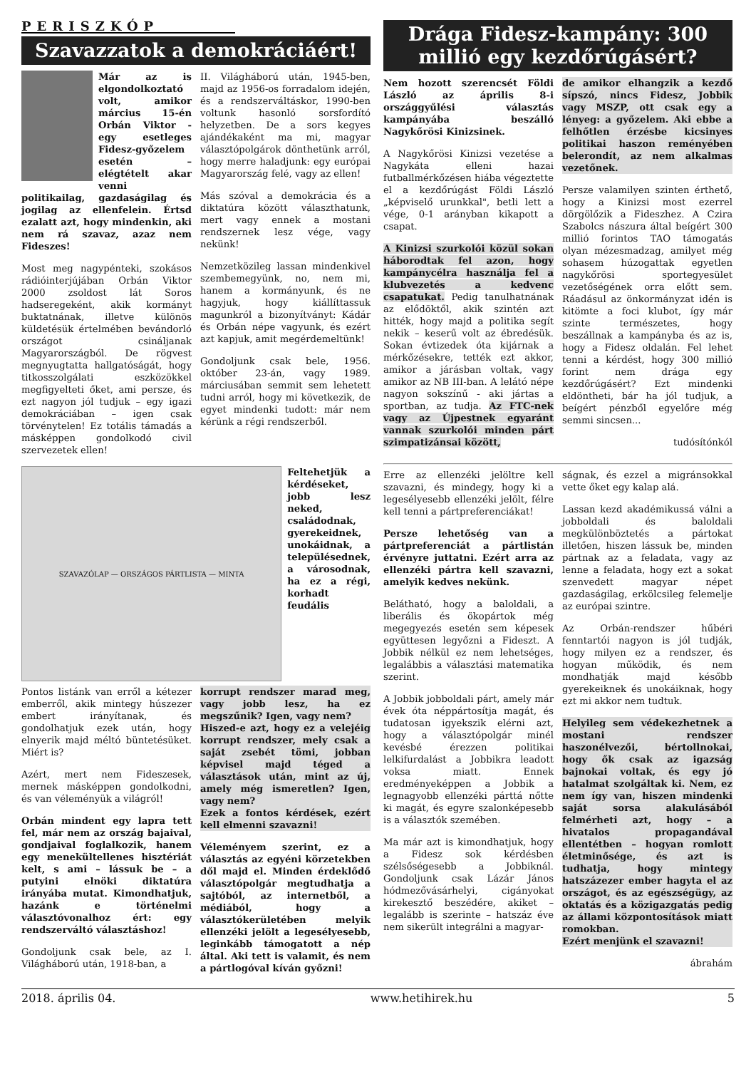PERISZKÓP
Szavazzatok a demokráciáért!
Már az is elgondolkoztató volt, amikor március 15-én Orbán Viktor - egy esetleges Fidesz-győzelem esetén – elégtételt akar venni politikailag, gazdaságilag és jogilag az ellenfelein. Értsd ezalatt azt, hogy mindenkin, aki nem rá szavaz, azaz nem Fideszes!
Most meg nagypénteki, szokásos rádióinterjújában Orbán Viktor 2000 zsoldost lát Soros hadseregeként, akik kormányt buktatnának, illetve különös küldetésük értelmében bevándorló országot csináljanak Magyarországból. De rögvest megnyugtatta hallgatóságát, hogy titkosszolgálati eszközökkel megfigyelteti őket, ami persze, és ezt nagyon jól tudjuk – egy igazi demokráciában – igen csak törvénytelen! Ez totális támadás a másképpen gondolkodó civil szervezetek ellen!
II. Világháború után, 1945-ben, majd az 1956-os forradalom idején, és a rendszerváltáskor, 1990-ben voltunk hasonló sorsfordító helyzetben. De a sors kegyes ajándékaként ma mi, magyar választópolgárok dönthetünk arról, hogy merre haladjunk: egy európai Magyarország felé, vagy az ellen!
Más szóval a demokrácia és a diktatúra között választhatunk, mert vagy ennek a mostani rendszernek lesz vége, vagy nekünk!
Nemzetközileg lassan mindenkivel szembemegyünk, no, nem mi, hanem a kormányunk, és ne hagyjuk, hogy kiállíttassuk magunkról a bizonyítványt: Kádár és Orbán népe vagyunk, és ezért azt kapjuk, amit megérdemeltünk!
Gondoljunk csak bele, 1956. október 23-án, vagy 1989. márciusában semmit sem lehetett tudni arról, hogy mi következik, de egyet mindenki tudott: már nem kérünk a régi rendszerből.
SZAVAZÓLAP — ORSZÁGOS PÁRTLISTA — MINTA
Feltehetjük a kérdéseket, jobb lesz neked, családodnak, gyerekeidnek, unokáidnak, a településednek, a városodnak, ha ez a régi, korhadt feudális
Pontos listánk van erről a kétezer emberről, akik mintegy húszezer embert irányítanak, és gondolhatjuk ezek után, hogy elnyerik majd méltó büntetésüket. Miért is?
Azért, mert nem Fideszesek, mernek másképpen gondolkodni, és van véleményük a világról!
Orbán mindent egy lapra tett fel, már nem az ország bajaival, gondjaival foglalkozik, hanem egy menekültellenes hisztériát kelt, s ami – lássuk be – a putyini elnöki diktatúra irányába mutat. Kimondhatjuk, hazánk e történelmi választóvonalhoz ért: egy rendszerváltó választáshoz!
Gondoljunk csak bele, az I. Világháború után, 1918-ban, a
korrupt rendszer marad meg, vagy jobb lesz, ha ez megszűnik? Igen, vagy nem?
Hiszed-e azt, hogy ez a velejéig korrupt rendszer, mely csak a saját zsebét tömi, jobban képvisel majd téged a választások után, mint az új, amely még ismeretlen? Igen, vagy nem?
Ezek a fontos kérdések, ezért kell elmenni szavazni!
Véleményem szerint, ez a választás az egyéni körzetekben dől majd el. Minden érdeklődő választópolgár megtudhatja a sajtóból, az internetből, a médiából, hogy a választókerületében melyik ellenzéki jelölt a legesélyesebb, leginkább támogatott a nép által. Aki tett is valamit, és nem a pártlogóval kíván győzni!
Drága Fidesz-kampány: 300 millió egy kezdőrúgásért?
Nem hozott szerencsét Földi László az április 8-i országgyűlési választás kampányába beszálló Nagykőrösi Kinizsinek.
A Nagykőrösi Kinizsi vezetése a Nagykáta elleni hazai futballmérkőzésen hiába végeztette el a kezdőrúgást Földi László „képviselő urunkkal", betli lett a vége, 0-1 arányban kikapott a csapat.
A Kinizsi szurkolói közül sokan háborodtak fel azon, hogy kampánycélra használja fel a klubvezetés a kedvenc csapatukat. Pedig tanulhatnának az elődöktől, akik szintén azt hitték, hogy majd a politika segít nekik – keserű volt az ébredésük. Sokan évtizedek óta kijárnak a mérkőzésekre, tették ezt akkor, amikor a járásban voltak, vagy amikor az NB III-ban. A lelátó népe nagyon sokszínű - aki jártas a sportban, az tudja. Az FTC-nek vagy az Újpestnek egyaránt vannak szurkolói minden párt szimpatizánsai között,
de amikor elhangzik a kezdő sípszó, nincs Fidesz, Jobbik vagy MSZP, ott csak egy a lényeg: a győzelem. Aki ebbe a felhőtlen érzésbe kicsinyes politikai haszon reményében belerondít, az nem alkalmas vezetőnek.
Persze valamilyen szinten érthető, hogy a Kinizsi most ezerrel dörgölőzik a Fideszhez. A Czira Szabolcs nászura által beígért 300 millió forintos TAO támogatás olyan mézesmadzag, amilyet még sohasem húzogattak egyetlen nagykőrösi sportegyesület vezetőségének orra előtt sem. Ráadásul az önkormányzat idén is kitömte a foci klubot, így már szinte természetes, hogy beszállnak a kampányba és az is, hogy a Fidesz oldalán. Fel lehet tenni a kérdést, hogy 300 millió forint nem drága egy kezdőrúgásért? Ezt mindenki eldöntheti, bár ha jól tudjuk, a beígért pénzből egyelőre még semmi sincsen...
tudósítónkól
Erre az ellenzéki jelöltre kell szavazni, és mindegy, hogy ki a legesélyesebb ellenzéki jelölt, félre kell tenni a pártpreferenciákat!
Persze lehetőség van a pártpreferenciát a pártlistán érvényre juttatni. Ezért arra az ellenzéki pártra kell szavazni, amelyik kedves nekünk.
Belátható, hogy a baloldali, a liberális és ökopártok még megegyezés esetén sem képesek együttesen legyőzni a Fideszt. A Jobbik nélkül ez nem lehetséges, legalábbis a választási matematika szerint.
A Jobbik jobboldali párt, amely már évek óta néppártosítja magát, és tudatosan igyekszik elérni azt, hogy a választópolgár minél kevésbé érezzen politikai lelkifurdalást a Jobbikra leadott voksa miatt. Ennek eredményeképpen a Jobbik a legnagyobb ellenzéki párttá nőtte ki magát, és egyre szalonképesebb is a választók szemében.
Ma már azt is kimondhatjuk, hogy a Fidesz sok kérdésben szélsőségesebb a Jobbiknál. Gondoljunk csak Lázár János hódmezővásárhelyi, cigányokat kirekesztő beszédére, akiket – legalább is szerinte – hatszáz éve nem sikerült integrálni a magyar-
ságnak, és ezzel a migránsokkal vette őket egy kalap alá.
Lassan kezd akadémikussá válni a jobboldali és baloldali megkülönböztetés a pártokat illetően, hiszen lássuk be, minden pártnak az a feladata, vagy az lenne a feladata, hogy ezt a sokat szenvedett magyar népet gazdaságilag, erkölcsileg felemelje az európai szintre.
Az Orbán-rendszer hűbéri fenntartói nagyon is jól tudják, hogy milyen ez a rendszer, és hogyan működik, és nem mondhatják majd később gyerekeiknek és unokáiknak, hogy ezt mi akkor nem tudtuk.
Helyileg sem védekezhetnek a mostani rendszer haszonélvezői, bértollnokai, hogy ők csak az igazság bajnokai voltak, és egy jó hatalmat szolgáltak ki. Nem, ez nem így van, hiszen mindenki saját sorsa alakulásából felmérheti azt, hogy – a hivatalos propagandával ellentétben – hogyan romlott életminősége, és azt is tudhatja, hogy mintegy hatszázezer ember hagyta el az országot, és az egészségügy, az oktatás és a közigazgatás pedig az állami központosítások miatt romokban.
Ezért menjünk el szavazni!
ábrahám
2018. április 04. www.hetihirek.hu 5